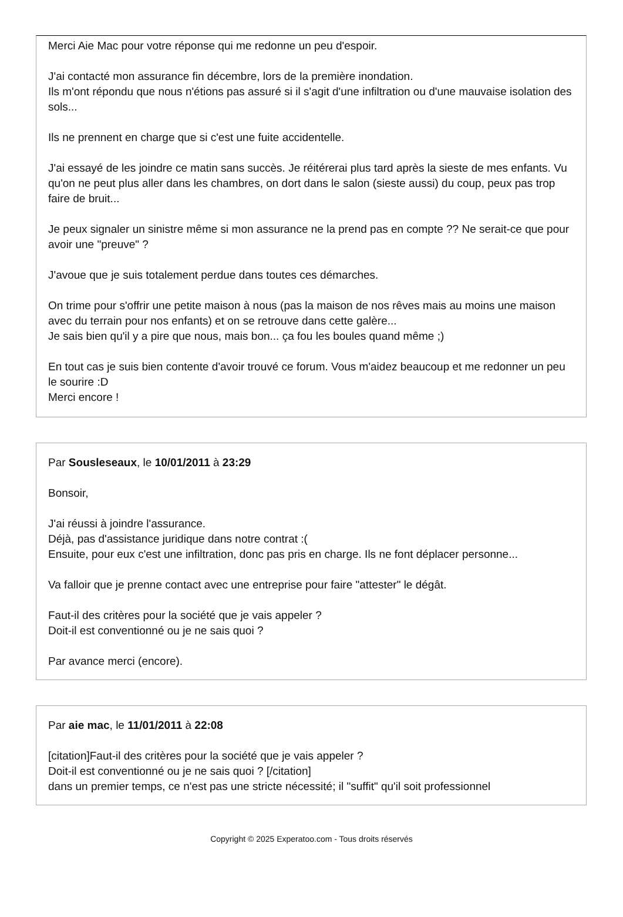Merci Aie Mac pour votre réponse qui me redonne un peu d'espoir.
J'ai contacté mon assurance fin décembre, lors de la première inondation.
Ils m'ont répondu que nous n'étions pas assuré si il s'agit d'une infiltration ou d'une mauvaise isolation des sols...
Ils ne prennent en charge que si c'est une fuite accidentelle.
J'ai essayé de les joindre ce matin sans succès. Je réitérerai plus tard après la sieste de mes enfants. Vu qu'on ne peut plus aller dans les chambres, on dort dans le salon (sieste aussi) du coup, peux pas trop faire de bruit...
Je peux signaler un sinistre même si mon assurance ne la prend pas en compte ?? Ne serait-ce que pour avoir une "preuve" ?
J'avoue que je suis totalement perdue dans toutes ces démarches.
On trime pour s'offrir une petite maison à nous (pas la maison de nos rêves mais au moins une maison avec du terrain pour nos enfants) et on se retrouve dans cette galère...
Je sais bien qu'il y a pire que nous, mais bon... ça fou les boules quand même ;)
En tout cas je suis bien contente d'avoir trouvé ce forum. Vous m'aidez beaucoup et me redonner un peu le sourire :D
Merci encore !
Par Sousleseaux, le 10/01/2011 à 23:29
Bonsoir,
J'ai réussi à joindre l'assurance.
Déjà, pas d'assistance juridique dans notre contrat :(
Ensuite, pour eux c'est une infiltration, donc pas pris en charge. Ils ne font déplacer personne...
Va falloir que je prenne contact avec une entreprise pour faire "attester" le dégât.
Faut-il des critères pour la société que je vais appeler ?
Doit-il est conventionné ou je ne sais quoi ?
Par avance merci (encore).
Par aie mac, le 11/01/2011 à 22:08
[citation]Faut-il des critères pour la société que je vais appeler ?
Doit-il est conventionné ou je ne sais quoi ? [/citation]
dans un premier temps, ce n'est pas une stricte nécessité; il "suffit" qu'il soit professionnel
Copyright © 2025 Experatoo.com - Tous droits réservés